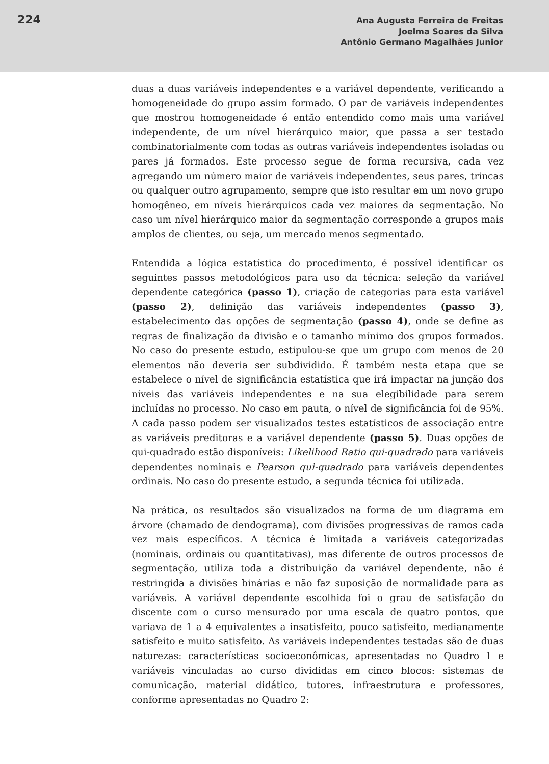224
Ana Augusta Ferreira de Freitas
Joelma Soares da Silva
Antônio Germano Magalhães Junior
duas a duas variáveis independentes e a variável dependente, verificando a homogeneidade do grupo assim formado. O par de variáveis independentes que mostrou homogeneidade é então entendido como mais uma variável independente, de um nível hierárquico maior, que passa a ser testado combinatorialmente com todas as outras variáveis independentes isoladas ou pares já formados. Este processo segue de forma recursiva, cada vez agregando um número maior de variáveis independentes, seus pares, trincas ou qualquer outro agrupamento, sempre que isto resultar em um novo grupo homogêneo, em níveis hierárquicos cada vez maiores da segmentação. No caso um nível hierárquico maior da segmentação corresponde a grupos mais amplos de clientes, ou seja, um mercado menos segmentado.
Entendida a lógica estatística do procedimento, é possível identificar os seguintes passos metodológicos para uso da técnica: seleção da variável dependente categórica (passo 1), criação de categorias para esta variável (passo 2), definição das variáveis independentes (passo 3), estabelecimento das opções de segmentação (passo 4), onde se define as regras de finalização da divisão e o tamanho mínimo dos grupos formados. No caso do presente estudo, estipulou-se que um grupo com menos de 20 elementos não deveria ser subdividido. É também nesta etapa que se estabelece o nível de significância estatística que irá impactar na junção dos níveis das variáveis independentes e na sua elegibilidade para serem incluídas no processo. No caso em pauta, o nível de significância foi de 95%. A cada passo podem ser visualizados testes estatísticos de associação entre as variáveis preditoras e a variável dependente (passo 5). Duas opções de qui-quadrado estão disponíveis: Likelihood Ratio qui-quadrado para variáveis dependentes nominais e Pearson qui-quadrado para variáveis dependentes ordinais. No caso do presente estudo, a segunda técnica foi utilizada.
Na prática, os resultados são visualizados na forma de um diagrama em árvore (chamado de dendograma), com divisões progressivas de ramos cada vez mais específicos. A técnica é limitada a variáveis categorizadas (nominais, ordinais ou quantitativas), mas diferente de outros processos de segmentação, utiliza toda a distribuição da variável dependente, não é restringida a divisões binárias e não faz suposição de normalidade para as variáveis. A variável dependente escolhida foi o grau de satisfação do discente com o curso mensurado por uma escala de quatro pontos, que variava de 1 a 4 equivalentes a insatisfeito, pouco satisfeito, medianamente satisfeito e muito satisfeito. As variáveis independentes testadas são de duas naturezas: características socioeconômicas, apresentadas no Quadro 1 e variáveis vinculadas ao curso divididas em cinco blocos: sistemas de comunicação, material didático, tutores, infraestrutura e professores, conforme apresentadas no Quadro 2: